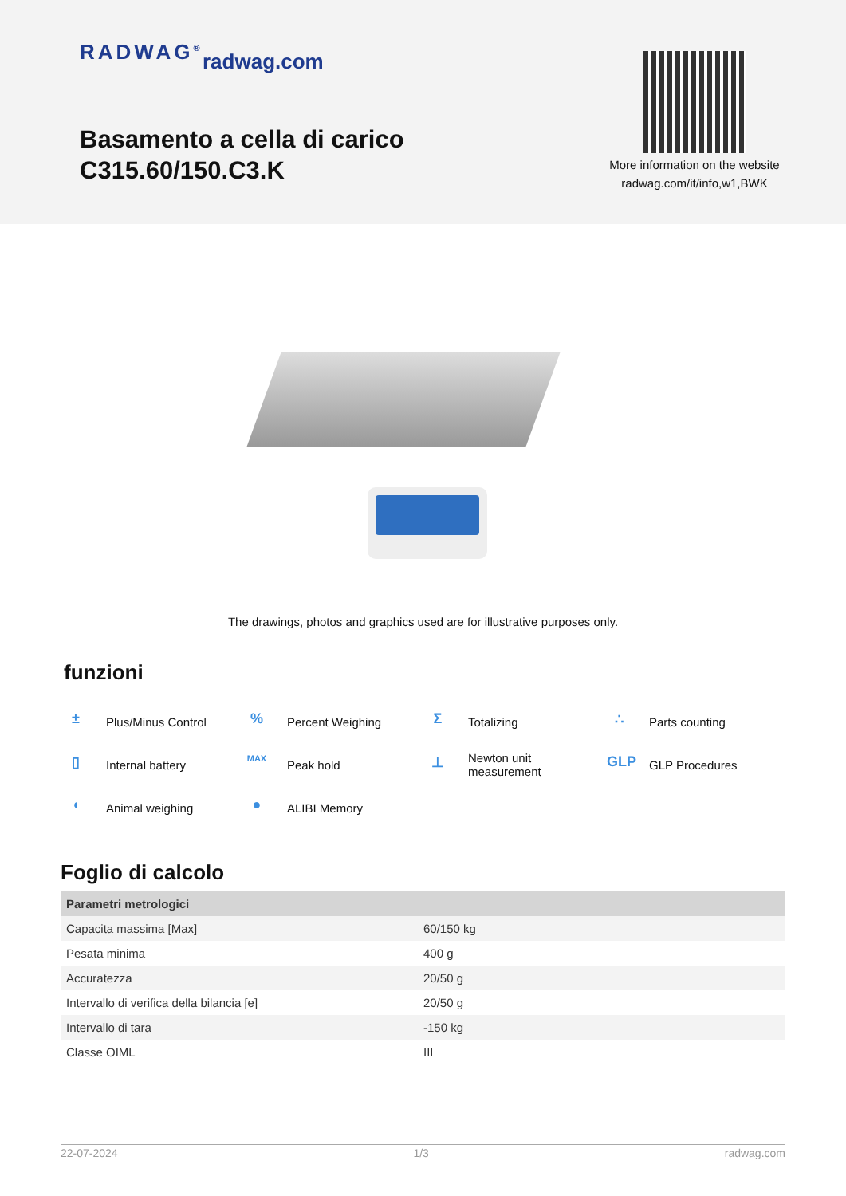RADWAG<sup>®</sup> radwag.com
Basamento a cella di carico
C315.60/150.C3.K
More information on the website radwag.com/it/info,w1,BWK
The drawings, photos and graphics used are for illustrative purposes only.
funzioni
± Plus/Minus Control
% Percent Weighing
Σ Totalizing
∴ Parts counting
▯ Internal battery
MAX Peak hold
⊥ Newton unit
measurement
GLP GLP Procedures
◖ Animal weighing
● ALIBI Memory
Foglio di calcolo
| Parametri metrologici | |
| --- | --- |
| Capacita massima [Max] | 60/150 kg |
| Pesata minima | 400 g |
| Accuratezza | 20/50 g |
| Intervallo di verifica della bilancia [e] | 20/50 g |
| Intervallo di tara | -150 kg |
| Classe OIML | III |
22-07-2024 1/3 radwag.com